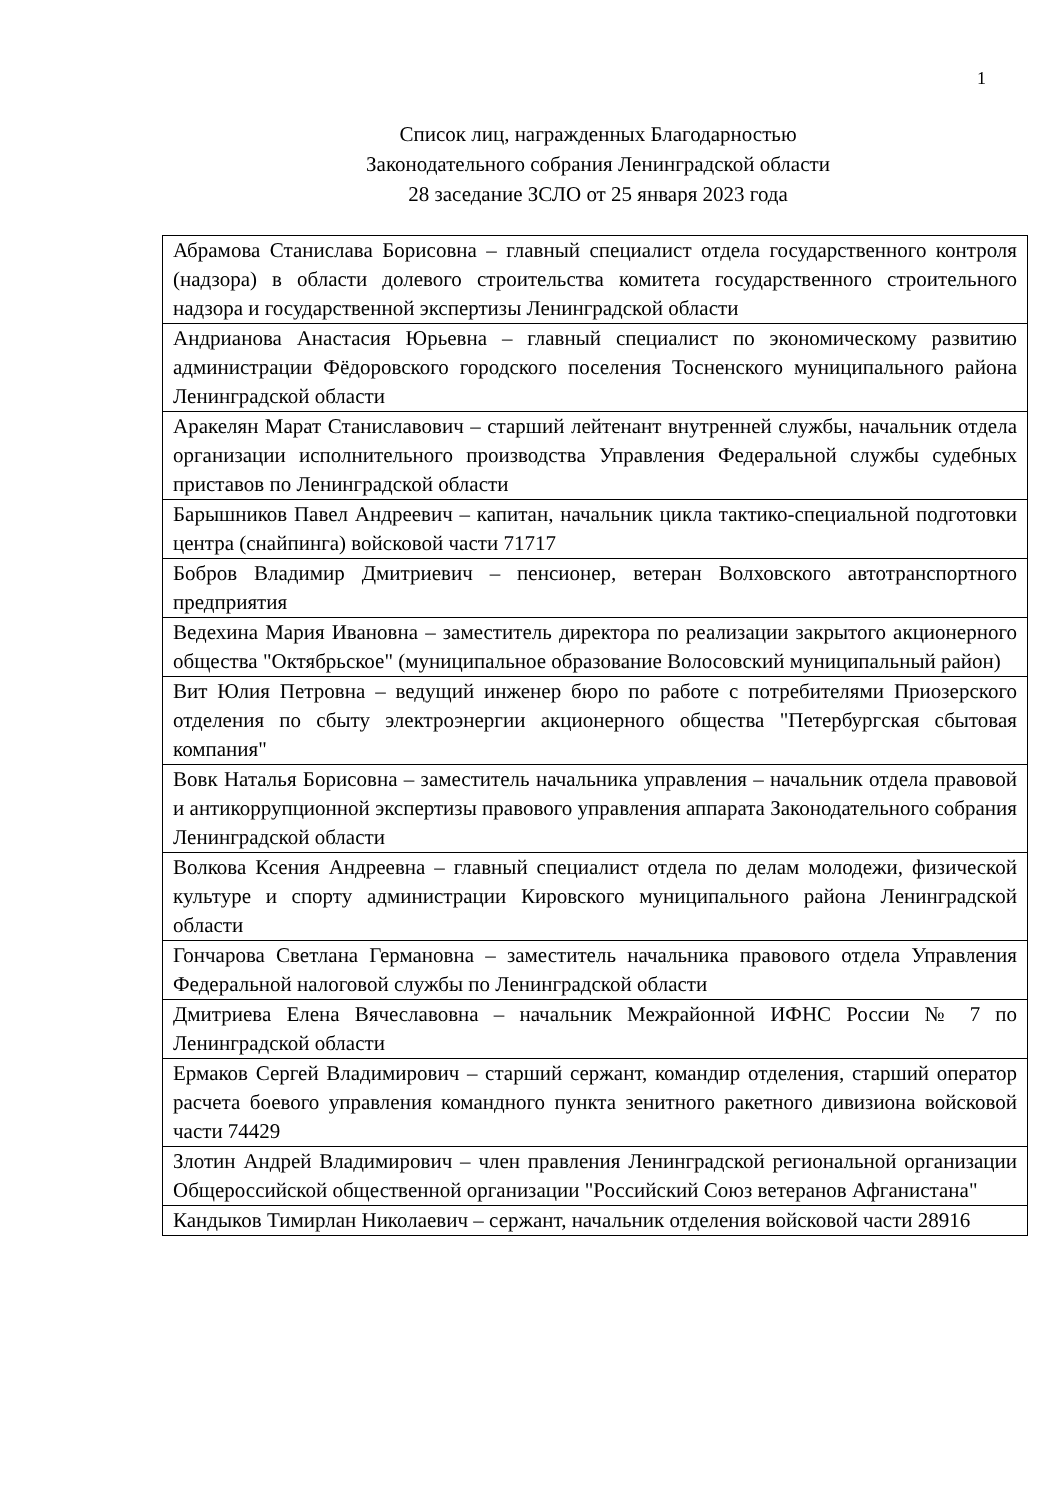1
Список лиц, награжденных Благодарностью
Законодательного собрания Ленинградской области
28 заседание ЗСЛО от 25 января 2023 года
| Абрамова Станислава Борисовна – главный специалист отдела государственного контроля (надзора) в области долевого строительства комитета государственного строительного надзора и государственной экспертизы Ленинградской области |
| Андрианова Анастасия Юрьевна – главный специалист по экономическому развитию администрации Фёдоровского городского поселения Тосненского муниципального района Ленинградской области |
| Аракелян Марат Станиславович – старший лейтенант внутренней службы, начальник отдела организации исполнительного производства Управления Федеральной службы судебных приставов по Ленинградской области |
| Барышников Павел Андреевич – капитан, начальник цикла тактико-специальной подготовки центра (снайпинга) войсковой части 71717 |
| Бобров Владимир Дмитриевич – пенсионер, ветеран Волховского автотранспортного предприятия |
| Ведехина Мария Ивановна – заместитель директора по реализации закрытого акционерного общества "Октябрьское" (муниципальное образование Волосовский муниципальный район) |
| Вит Юлия Петровна – ведущий инженер бюро по работе с потребителями Приозерского отделения по сбыту электроэнергии акционерного общества "Петербургская сбытовая компания" |
| Вовк Наталья Борисовна – заместитель начальника управления – начальник отдела правовой и антикоррупционной экспертизы правового управления аппарата Законодательного собрания Ленинградской области |
| Волкова Ксения Андреевна – главный специалист отдела по делам молодежи, физической культуре и спорту администрации Кировского муниципального района Ленинградской области |
| Гончарова Светлана Германовна – заместитель начальника правового отдела Управления Федеральной налоговой службы по Ленинградской области |
| Дмитриева Елена Вячеславовна – начальник Межрайонной ИФНС России № 7 по Ленинградской области |
| Ермаков Сергей Владимирович – старший сержант, командир отделения, старший оператор расчета боевого управления командного пункта зенитного ракетного дивизиона войсковой части 74429 |
| Злотин Андрей Владимирович – член правления Ленинградской региональной организации Общероссийской общественной организации "Российский Союз ветеранов Афганистана" |
| Кандыков Тимирлан Николаевич – сержант, начальник отделения войсковой части 28916 |